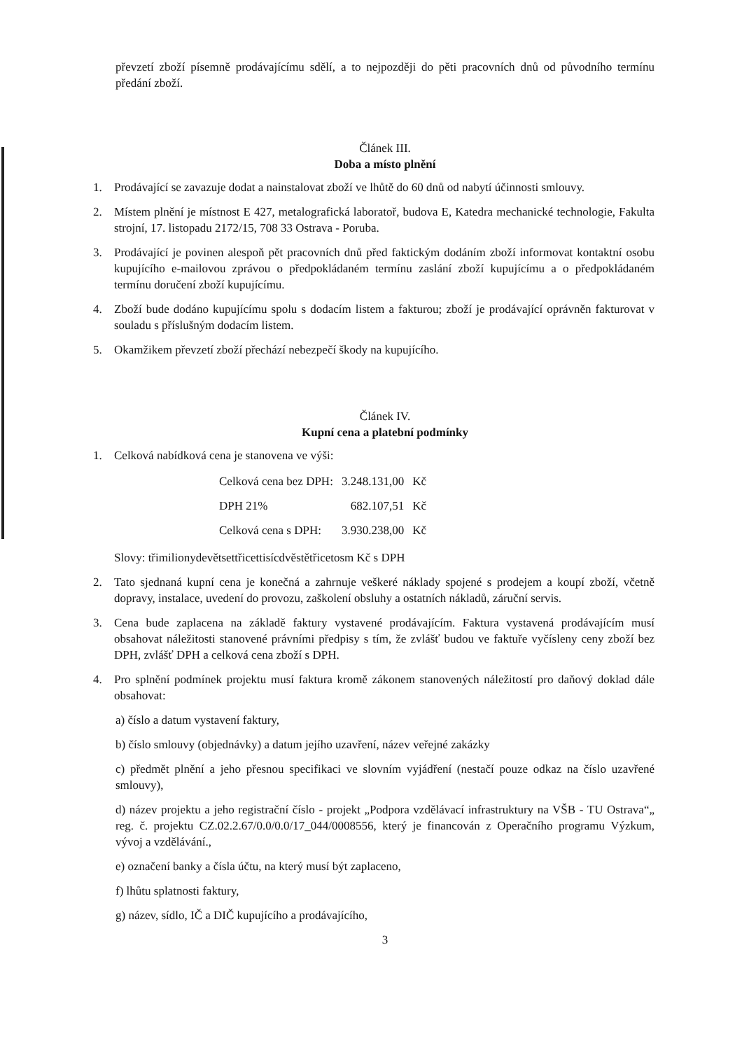převzetí zboží písemně prodávajícímu sdělí, a to nejpozději do pěti pracovních dnů od původního termínu předání zboží.
Článek III.
Doba a místo plnění
1. Prodávající se zavazuje dodat a nainstalovat zboží ve lhůtě do 60 dnů od nabytí účinnosti smlouvy.
2. Místem plnění je místnost E 427, metalografická laboratoř, budova E, Katedra mechanické technologie, Fakulta strojní, 17. listopadu 2172/15, 708 33 Ostrava - Poruba.
3. Prodávající je povinen alespoň pět pracovních dnů před faktickým dodáním zboží informovat kontaktní osobu kupujícího e-mailovou zprávou o předpokládaném termínu zaslání zboží kupujícímu a o předpokládaném termínu doručení zboží kupujícímu.
4. Zboží bude dodáno kupujícímu spolu s dodacím listem a fakturou; zboží je prodávající oprávněn fakturovat v souladu s příslušným dodacím listem.
5. Okamžikem převzetí zboží přechází nebezpečí škody na kupujícího.
Článek IV.
Kupní cena a platební podmínky
1. Celková nabídková cena je stanovena ve výši:
| Celková cena bez DPH: | 3.248.131,00 | Kč |
| DPH 21% | 682.107,51 | Kč |
| Celková cena s DPH: | 3.930.238,00 | Kč |
Slovy: třimilionydevětsettřicettisícdvěstětřicetosm Kč s DPH
2. Tato sjednaná kupní cena je konečná a zahrnuje veškeré náklady spojené s prodejem a koupí zboží, včetně dopravy, instalace, uvedení do provozu, zaškolení obsluhy a ostatních nákladů, záruční servis.
3. Cena bude zaplacena na základě faktury vystavené prodávajícím. Faktura vystavená prodávajícím musí obsahovat náležitosti stanovené právními předpisy s tím, že zvlášť budou ve faktuře vyčísleny ceny zboží bez DPH, zvlášť DPH a celková cena zboží s DPH.
4. Pro splnění podmínek projektu musí faktura kromě zákonem stanovených náležitostí pro daňový doklad dále obsahovat:
a) číslo a datum vystavení faktury,
b) číslo smlouvy (objednávky) a datum jejího uzavření, název veřejné zakázky
c) předmět plnění a jeho přesnou specifikaci ve slovním vyjádření (nestačí pouze odkaz na číslo uzavřené smlouvy),
d) název projektu a jeho registrační číslo - projekt „Podpora vzdělávací infrastruktury na VŠB - TU Ostrava“„ reg. č. projektu CZ.02.2.67/0.0/0.0/17_044/0008556, který je financován z Operačního programu Výzkum, vývoj a vzdělávání.,
e) označení banky a čísla účtu, na který musí být zaplaceno,
f) lhůtu splatnosti faktury,
g) název, sídlo, IČ a DIČ kupujícího a prodávajícího,
3